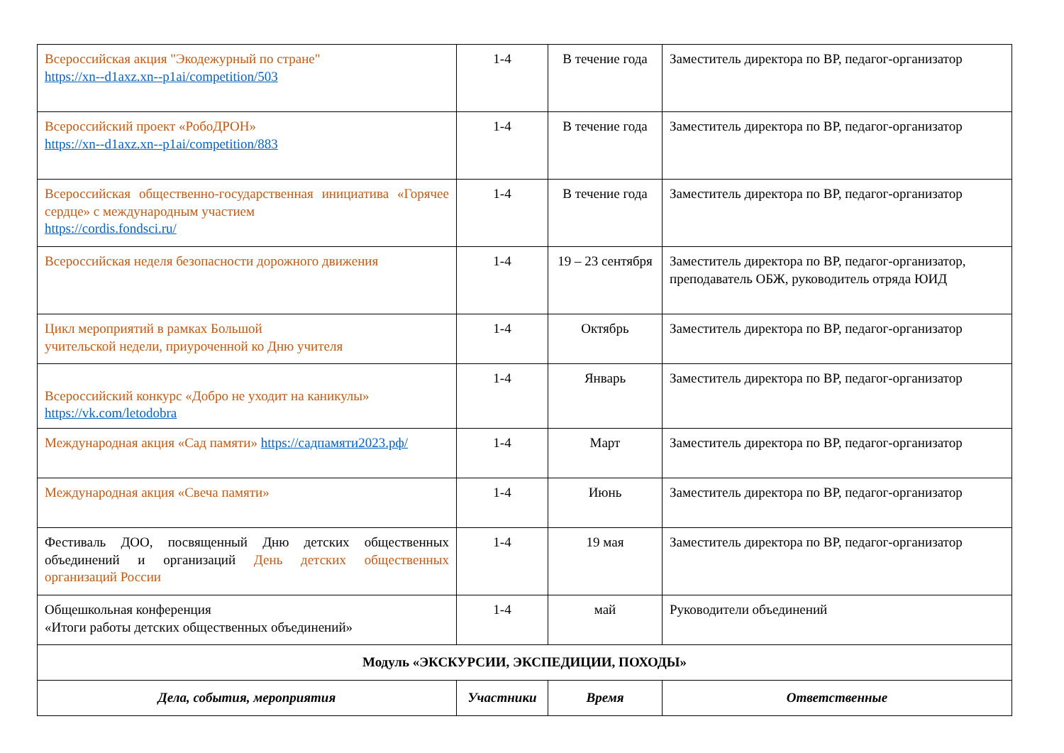| Всероссийская акция "Экодежурный по стране" https://xn--d1axz.xn--p1ai/competition/503 | 1-4 | В течение года | Заместитель директора по ВР, педагог-организатор |
| Всероссийский проект «РобоДРОН» https://xn--d1axz.xn--p1ai/competition/883 | 1-4 | В течение года | Заместитель директора по ВР, педагог-организатор |
| Всероссийская общественно-государственная инициатива «Горячее сердце» с международным участием https://cordis.fondsci.ru/ | 1-4 | В течение года | Заместитель директора по ВР, педагог-организатор |
| Всероссийская неделя безопасности дорожного движения | 1-4 | 19 – 23 сентября | Заместитель директора по ВР, педагог-организатор, преподаватель ОБЖ, руководитель отряда ЮИД |
| Цикл мероприятий в рамках Большой учительской недели, приуроченной ко Дню учителя | 1-4 | Октябрь | Заместитель директора по ВР, педагог-организатор |
| Всероссийский конкурс «Добро не уходит на каникулы» https://vk.com/letodobra | 1-4 | Январь | Заместитель директора по ВР, педагог-организатор |
| Международная акция «Сад памяти» https://садпамяти2023.рф/ | 1-4 | Март | Заместитель директора по ВР, педагог-организатор |
| Международная акция «Свеча памяти» | 1-4 | Июнь | Заместитель директора по ВР, педагог-организатор |
| Фестиваль ДОО, посвященный Дню детских общественных объединений и организаций День детских общественных организаций России | 1-4 | 19 мая | Заместитель директора по ВР, педагог-организатор |
| Общешкольная конференция «Итоги работы детских общественных объединений» | 1-4 | май | Руководители объединений |
| Модуль «ЭКСКУРСИИ, ЭКСПЕДИЦИИ, ПОХОДЫ» | | | |
| Дела, события, мероприятия | Участники | Время | Ответственные |